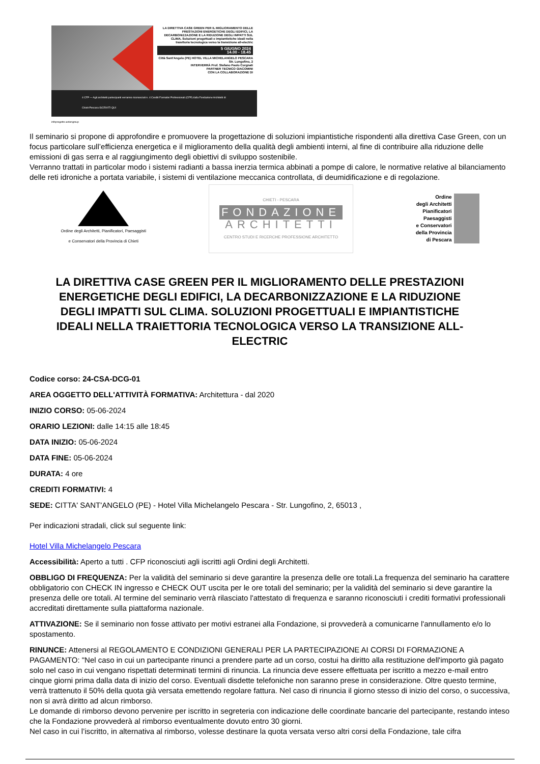LA DIRETTIVA CASE GREEN PER IL MIGLIORAMENTO DELLE PRESTAZIONI ENERGETICHE DEGLI EDIFICI, LA DECARBONIZZAZIONE E LA RIDUZIONE DEGLI IMPATTI SUL CLIMA. Soluzioni progettuali e impiantistiche ideali nella traiettoria tecnologica verso la transizione all-electric
5 GIUGNO 2024
14.00 - 18.45
Città Sant'Angelo (PE) HOTEL VILLA MICHELANGELO PESCARA Str. Lungofino, 2
INTERVERRÀ Prof. Stefano Paolo Corgnati
PARTNER TECNICO GIACOMINI
CON LA COLLABORAZIONE DI
4 CFP — Agli architetti partecipanti verranno riconosciuti n. 4 Crediti Formativi Professionali (CFP) dalla Fondazione Architetti di Chieti-Pescara ISCRIVITI QUI
infoprogetto actiongroup
Il seminario si propone di approfondire e promuovere la progettazione di soluzioni impiantistiche rispondenti alla direttiva Case Green, con un focus particolare sull’efficienza energetica e il miglioramento della qualità degli ambienti interni, al fine di contribuire alla riduzione delle emissioni di gas serra e al raggiungimento degli obiettivi di sviluppo sostenibile.
Verranno trattati in particolar modo i sistemi radianti a bassa inerzia termica abbinati a pompe di calore, le normative relative al bilanciamento delle reti idroniche a portata variabile, i sistemi di ventilazione meccanica controllata, di deumidificazione e di regolazione.
Ordine degli Architetti, Pianificatori, Paesaggisti
e Conservatori della Provincia di Chieti
CHIETI - PESCARA
FONDAZIONE
ARCHITETTI
CENTRO STUDI E RICERCHE PROFESSIONE ARCHITETTO
Ordine
degli Architetti
Pianificatori
Paesaggisti
e Conservatori
della Provincia
di Pescara
LA DIRETTIVA CASE GREEN PER IL MIGLIORAMENTO DELLE PRESTAZIONI ENERGETICHE DEGLI EDIFICI, LA DECARBONIZZAZIONE E LA RIDUZIONE DEGLI IMPATTI SUL CLIMA. SOLUZIONI PROGETTUALI E IMPIANTISTICHE IDEALI NELLA TRAIETTORIA TECNOLOGICA VERSO LA TRANSIZIONE ALL-ELECTRIC
Codice corso: 24-CSA-DCG-01
AREA OGGETTO DELL'ATTIVITÀ FORMATIVA: Architettura - dal 2020
INIZIO CORSO: 05-06-2024
ORARIO LEZIONI: dalle 14:15 alle 18:45
DATA INIZIO: 05-06-2024
DATA FINE: 05-06-2024
DURATA: 4 ore
CREDITI FORMATIVI: 4
SEDE: CITTA' SANT'ANGELO (PE) - Hotel Villa Michelangelo Pescara - Str. Lungofino, 2, 65013 ,
Per indicazioni stradali, click sul seguente link:
Hotel Villa Michelangelo Pescara
Accessibilità: Aperto a tutti . CFP riconosciuti agli iscritti agli Ordini degli Architetti.
OBBLIGO DI FREQUENZA: Per la validità del seminario si deve garantire la presenza delle ore totali.La frequenza del seminario ha carattere obbligatorio con CHECK IN ingresso e CHECK OUT uscita per le ore totali del seminario; per la validità del seminario si deve garantire la presenza delle ore totali. Al termine del seminario verrà rilasciato l'attestato di frequenza e saranno riconosciuti i crediti formativi professionali accreditati direttamente sulla piattaforma nazionale.
ATTIVAZIONE: Se il seminario non fosse attivato per motivi estranei alla Fondazione, si provvederà a comunicarne l'annullamento e/o lo spostamento.
RINUNCE: Attenersi al REGOLAMENTO E CONDIZIONI GENERALI PER LA PARTECIPAZIONE AI CORSI DI FORMAZIONE A PAGAMENTO: "Nel caso in cui un partecipante rinunci a prendere parte ad un corso, costui ha diritto alla restituzione dell'importo già pagato solo nel caso in cui vengano rispettati determinati termini di rinuncia. La rinuncia deve essere effettuata per iscritto a mezzo e-mail entro cinque giorni prima dalla data di inizio del corso. Eventuali disdette telefoniche non saranno prese in considerazione. Oltre questo termine, verrà trattenuto il 50% della quota già versata emettendo regolare fattura. Nel caso di rinuncia il giorno stesso di inizio del corso, o successiva, non si avrà diritto ad alcun rimborso.
Le domande di rimborso devono pervenire per iscritto in segreteria con indicazione delle coordinate bancarie del partecipante, restando inteso che la Fondazione provvederà al rimborso eventualmente dovuto entro 30 giorni.
Nel caso in cui l’iscritto, in alternativa al rimborso, volesse destinare la quota versata verso altri corsi della Fondazione, tale cifra